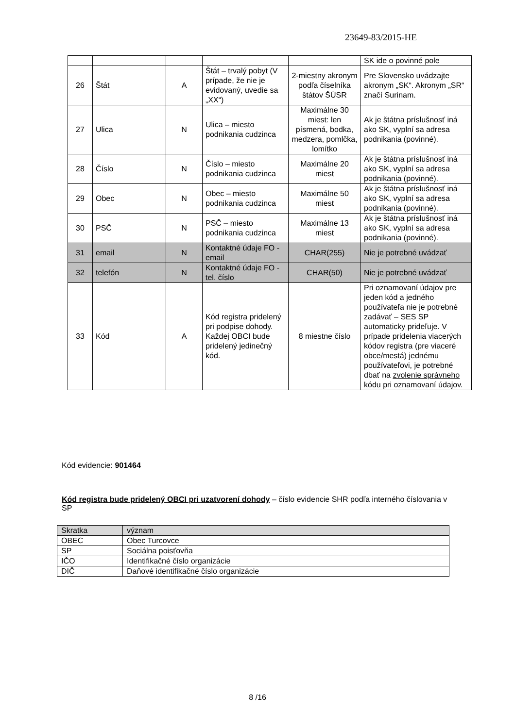23649-83/2015-HE
| | | | | | SK ide o povinné pole |
| 26 | Štát | A | Štát – trvalý pobyt (V prípade, že nie je evidovaný, uvedie sa „XX“) | 2-miestny akronym podľa číselníka štátov ŠÚSR | Pre Slovensko uvádzajte akronym „SK“. Akronym „SR“ značí Surinam. |
| 27 | Ulica | N | Ulica – miesto podnikania cudzinca | Maximálne 30 miest: len písmená, bodka, medzera, pomlčka, lomítko | Ak je štátna príslušnosť iná ako SK, vyplní sa adresa podnikania (povinné). |
| 28 | Číslo | N | Číslo – miesto podnikania cudzinca | Maximálne 20 miest | Ak je štátna príslušnosť iná ako SK, vyplní sa adresa podnikania (povinné). |
| 29 | Obec | N | Obec – miesto podnikania cudzinca | Maximálne 50 miest | Ak je štátna príslušnosť iná ako SK, vyplní sa adresa podnikania (povinné). |
| 30 | PSČ | N | PSČ – miesto podnikania cudzinca | Maximálne 13 miest | Ak je štátna príslušnosť iná ako SK, vyplní sa adresa podnikania (povinné). |
| 31 | email | N | Kontaktné údaje FO - email | CHAR(255) | Nie je potrebné uvádzať |
| 32 | telefón | N | Kontaktné údaje FO - tel. číslo | CHAR(50) | Nie je potrebné uvádzať |
| 33 | Kód | A | Kód registra pridelený pri podpise dohody. Každej OBCI bude pridelený jedinečný kód. | 8 miestne číslo | Pri oznamovaní údajov pre jeden kód a jedného používateľa nie je potrebné zadávať – SES SP automaticky prideľuje. V prípade pridelenia viacerých kódov registra (pre viaceré obce/mestá) jednému používateľovi, je potrebné dbať na zvolenie správneho kódu pri oznamovaní údajov. |
Kód evidencie: 901464
Kód registra bude pridelený OBCI pri uzatvorení dohody – číslo evidencie SHR podľa interného číslovania v SP
| Skratka | význam |
| OBEC | Obec Turcovce |
| SP | Sociálna poisťovňa |
| IČO | Identifikačné číslo organizácie |
| DIČ | Daňové identifikačné číslo organizácie |
8 /16